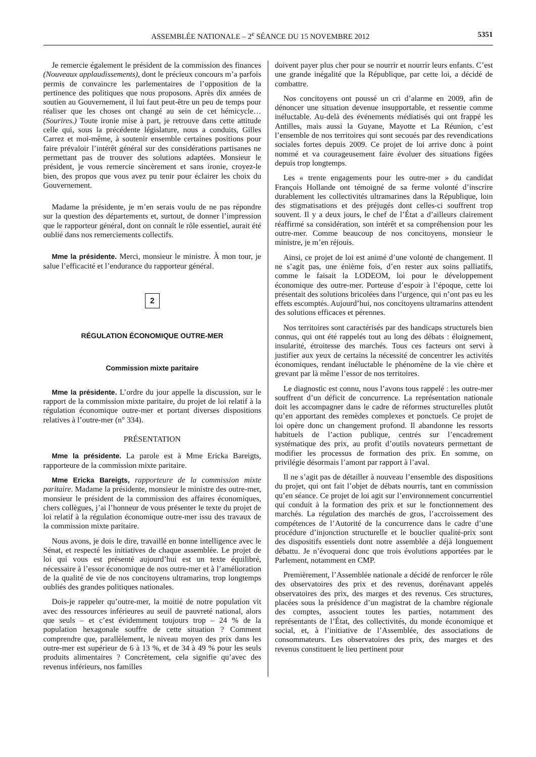ASSEMBLÉE NATIONALE – 2<sup>e</sup> SÉANCE DU 15 NOVEMBRE 2012 5351
Je remercie également le président de la commission des finances (Nouveaux applaudissements), dont le précieux concours m’a parfois permis de convaincre les parlementaires de l’opposition de la pertinence des politiques que nous proposons. Après dix années de soutien au Gouvernement, il lui faut peut-être un peu de temps pour réaliser que les choses ont changé au sein de cet hémicycle… (Sourires.) Toute ironie mise à part, je retrouve dans cette attitude celle qui, sous la précédente législature, nous a conduits, Gilles Carrez et moi-même, à soutenir ensemble certaines positions pour faire prévaloir l’intérêt général sur des considérations partisanes ne permettant pas de trouver des solutions adaptées. Monsieur le président, je vous remercie sincèrement et sans ironie, croyez-le bien, des propos que vous avez pu tenir pour éclairer les choix du Gouvernement.
Madame la présidente, je m’en serais voulu de ne pas répondre sur la question des départements et, surtout, de donner l’impression que le rapporteur général, dont on connaît le rôle essentiel, aurait été oublié dans nos remerciements collectifs.
Mme la présidente. Merci, monsieur le ministre. À mon tour, je salue l’efficacité et l’endurance du rapporteur général.
2
RÉGULATION ÉCONOMIQUE OUTRE-MER
Commission mixte paritaire
Mme la présidente. L’ordre du jour appelle la discussion, sur le rapport de la commission mixte paritaire, du projet de loi relatif à la régulation économique outre-mer et portant diverses dispositions relatives à l’outre-mer (n° 334).
PRÉSENTATION
Mme la présidente. La parole est à Mme Ericka Bareigts, rapporteure de la commission mixte paritaire.
Mme Ericka Bareigts, rapporteure de la commission mixte paritaire. Madame la présidente, monsieur le ministre des outre-mer, monsieur le président de la commission des affaires économiques, chers collègues, j’ai l’honneur de vous présenter le texte du projet de loi relatif à la régulation économique outre-mer issu des travaux de la commission mixte paritaire.
Nous avons, je dois le dire, travaillé en bonne intelligence avec le Sénat, et respecté les initiatives de chaque assemblée. Le projet de loi qui vous est présenté aujourd’hui est un texte équilibré, nécessaire à l’essor économique de nos outre-mer et à l’amélioration de la qualité de vie de nos concitoyens ultramarins, trop longtemps oubliés des grandes politiques nationales.
Dois-je rappeler qu’outre-mer, la moitié de notre population vit avec des ressources inférieures au seuil de pauvreté national, alors que seuls – et c’est évidemment toujours trop – 24 % de la population hexagonale souffre de cette situation ? Comment comprendre que, parallèlement, le niveau moyen des prix dans les outre-mer est supérieur de 6 à 13 %, et de 34 à 49 % pour les seuls produits alimentaires ? Concrètement, cela signifie qu’avec des revenus inférieurs, nos familles
doivent payer plus cher pour se nourrir et nourrir leurs enfants. C’est une grande inégalité que la République, par cette loi, a décidé de combattre.
Nos concitoyens ont poussé un cri d’alarme en 2009, afin de dénoncer une situation devenue insupportable, et ressentie comme inéluctable. Au-delà des événements médiatisés qui ont frappé les Antilles, mais aussi la Guyane, Mayotte et La Réunion, c’est l’ensemble de nos territoires qui sont secoués par des revendications sociales fortes depuis 2009. Ce projet de loi arrive donc à point nommé et va courageusement faire évoluer des situations figées depuis trop longtemps.
Les « trente engagements pour les outre-mer » du candidat François Hollande ont témoigné de sa ferme volonté d’inscrire durablement les collectivités ultramarines dans la République, loin des stigmatisations et des préjugés dont celles-ci souffrent trop souvent. Il y a deux jours, le chef de l’État a d’ailleurs clairement réaffirmé sa considération, son intérêt et sa compréhension pour les outre-mer. Comme beaucoup de nos concitoyens, monsieur le ministre, je m’en réjouis.
Ainsi, ce projet de loi est animé d’une volonté de changement. Il ne s’agit pas, une énième fois, d’en rester aux soins palliatifs, comme le faisait la LODEOM, loi pour le développement économique des outre-mer. Porteuse d’espoir à l’époque, cette loi présentait des solutions bricolées dans l’urgence, qui n’ont pas eu les effets escomptés. Aujourd’hui, nos concitoyens ultramarins attendent des solutions efficaces et pérennes.
Nos territoires sont caractérisés par des handicaps structurels bien connus, qui ont été rappelés tout au long des débats : éloignement, insularité, étroitesse des marchés. Tous ces facteurs ont servi à justifier aux yeux de certains la nécessité de concentrer les activités économiques, rendant inéluctable le phénomène de la vie chère et grevant par là même l’essor de nos territoires.
Le diagnostic est connu, nous l’avons tous rappelé : les outre-mer souffrent d’un déficit de concurrence. La représentation nationale doit les accompagner dans le cadre de réformes structurelles plutôt qu’en apportant des remèdes complexes et ponctuels. Ce projet de loi opère donc un changement profond. Il abandonne les ressorts habituels de l’action publique, centrés sur l’encadrement systématique des prix, au profit d’outils novateurs permettant de modifier les processus de formation des prix. En somme, on privilégie désormais l’amont par rapport à l’aval.
Il ne s’agit pas de détailler à nouveau l’ensemble des dispositions du projet, qui ont fait l’objet de débats nourris, tant en commission qu’en séance. Ce projet de loi agit sur l’environnement concurrentiel qui conduit à la formation des prix et sur le fonctionnement des marchés. La régulation des marchés de gros, l’accroissement des compétences de l’Autorité de la concurrence dans le cadre d’une procédure d’injonction structurelle et le bouclier qualité-prix sont des dispositifs essentiels dont notre assemblée a déjà longuement débattu. Je n’évoquerai donc que trois évolutions apportées par le Parlement, notamment en CMP.
Premièrement, l’Assemblée nationale a décidé de renforcer le rôle des observatoires des prix et des revenus, dorénavant appelés observatoires des prix, des marges et des revenus. Ces structures, placées sous la présidence d’un magistrat de la chambre régionale des comptes, associent toutes les parties, notamment des représentants de l’État, des collectivités, du monde économique et social, et, à l’initiative de l’Assemblée, des associations de consommateurs. Les observatoires des prix, des marges et des revenus constituent le lieu pertinent pour